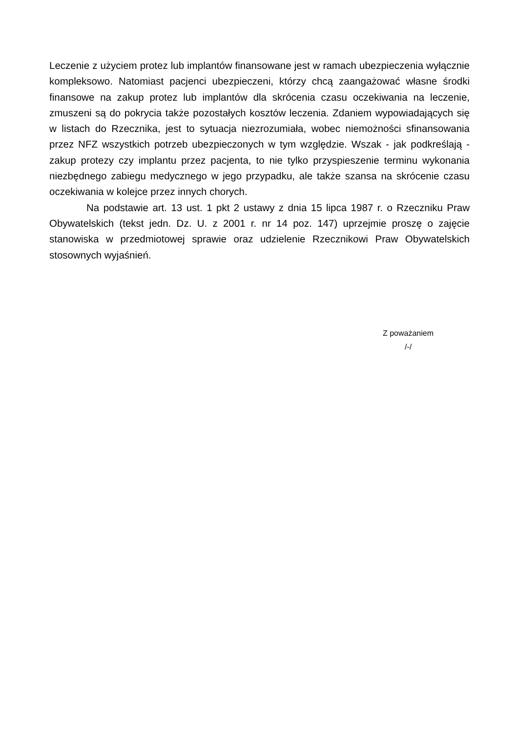Leczenie z użyciem protez lub implantów finansowane jest w ramach ubezpieczenia wyłącznie kompleksowo. Natomiast pacjenci ubezpieczeni, którzy chcą zaangażować własne środki finansowe na zakup protez lub implantów dla skrócenia czasu oczekiwania na leczenie, zmuszeni są do pokrycia także pozostałych kosztów leczenia. Zdaniem wypowiadających się w listach do Rzecznika, jest to sytuacja niezrozumiała, wobec niemożności sfinansowania przez NFZ wszystkich potrzeb ubezpieczonych w tym względzie. Wszak - jak podkreślają - zakup protezy czy implantu przez pacjenta, to nie tylko przyspieszenie terminu wykonania niezbędnego zabiegu medycznego w jego przypadku, ale także szansa na skrócenie czasu oczekiwania w kolejce przez innych chorych.
Na podstawie art. 13 ust. 1 pkt 2 ustawy z dnia 15 lipca 1987 r. o Rzeczniku Praw Obywatelskich (tekst jedn. Dz. U. z 2001 r. nr 14 poz. 147) uprzejmie proszę o zajęcie stanowiska w przedmiotowej sprawie oraz udzielenie Rzecznikowi Praw Obywatelskich stosownych wyjaśnień.
Z poważaniem
/-/